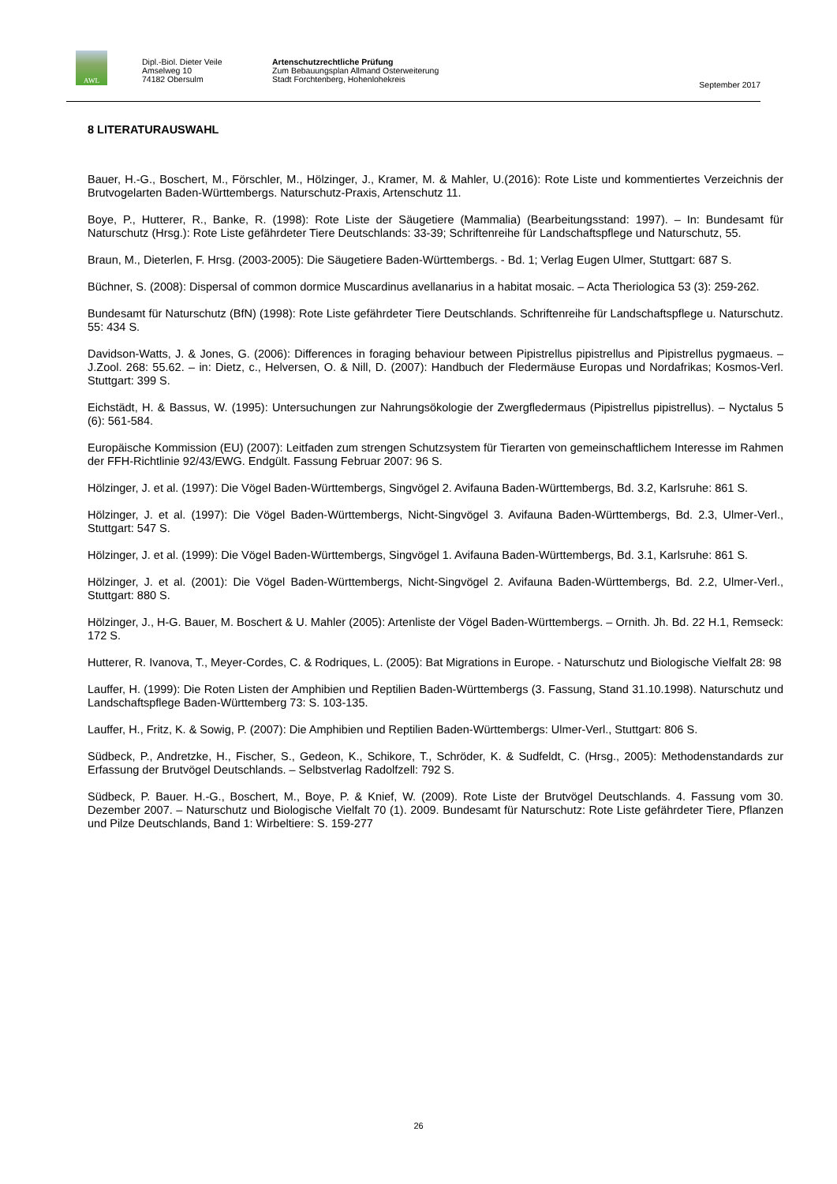AWL
Dipl.-Biol. Dieter Veile
Amselweg 10
74182 Obersulm
Artenschutzrechtliche Prüfung
Zum Bebauungsplan Allmand Osterweiterung
Stadt Forchtenberg, Hohenlohekreis
September 2017
8 LITERATURAUSWAHL
Bauer, H.-G., Boschert, M., Förschler, M., Hölzinger, J., Kramer, M. & Mahler, U.(2016): Rote Liste und kommentiertes Verzeichnis der Brutvogelarten Baden-Württembergs. Naturschutz-Praxis, Artenschutz 11.
Boye, P., Hutterer, R., Banke, R. (1998): Rote Liste der Säugetiere (Mammalia) (Bearbeitungsstand: 1997). – In: Bundesamt für Naturschutz (Hrsg.): Rote Liste gefährdeter Tiere Deutschlands: 33-39; Schriftenreihe für Landschaftspflege und Naturschutz, 55.
Braun, M., Dieterlen, F. Hrsg. (2003-2005): Die Säugetiere Baden-Württembergs. - Bd. 1; Verlag Eugen Ulmer, Stuttgart: 687 S.
Büchner, S. (2008): Dispersal of common dormice Muscardinus avellanarius in a habitat mosaic. – Acta Theriologica 53 (3): 259-262.
Bundesamt für Naturschutz (BfN) (1998): Rote Liste gefährdeter Tiere Deutschlands. Schriftenreihe für Landschaftspflege u. Naturschutz. 55: 434 S.
Davidson-Watts, J. & Jones, G. (2006): Differences in foraging behaviour between Pipistrellus pipistrellus and Pipistrellus pygmaeus. – J.Zool. 268: 55.62. – in: Dietz, c., Helversen, O. & Nill, D. (2007): Handbuch der Fledermäuse Europas und Nordafrikas; Kosmos-Verl. Stuttgart: 399 S.
Eichstädt, H. & Bassus, W. (1995): Untersuchungen zur Nahrungsökologie der Zwergfledermaus (Pipistrellus pipistrellus). – Nyctalus 5 (6): 561-584.
Europäische Kommission (EU) (2007): Leitfaden zum strengen Schutzsystem für Tierarten von gemeinschaftlichem Interesse im Rahmen der FFH-Richtlinie 92/43/EWG. Endgült. Fassung Februar 2007: 96 S.
Hölzinger, J. et al. (1997): Die Vögel Baden-Württembergs, Singvögel 2. Avifauna Baden-Württembergs, Bd. 3.2, Karlsruhe: 861 S.
Hölzinger, J. et al. (1997): Die Vögel Baden-Württembergs, Nicht-Singvögel 3. Avifauna Baden-Württembergs, Bd. 2.3, Ulmer-Verl., Stuttgart: 547 S.
Hölzinger, J. et al. (1999): Die Vögel Baden-Württembergs, Singvögel 1. Avifauna Baden-Württembergs, Bd. 3.1, Karlsruhe: 861 S.
Hölzinger, J. et al. (2001): Die Vögel Baden-Württembergs, Nicht-Singvögel 2. Avifauna Baden-Württembergs, Bd. 2.2, Ulmer-Verl., Stuttgart: 880 S.
Hölzinger, J., H-G. Bauer, M. Boschert & U. Mahler (2005): Artenliste der Vögel Baden-Württembergs. – Ornith. Jh. Bd. 22 H.1, Remseck: 172 S.
Hutterer, R. Ivanova, T., Meyer-Cordes, C. & Rodriques, L. (2005): Bat Migrations in Europe. - Naturschutz und Biologische Vielfalt 28: 98
Lauffer, H. (1999): Die Roten Listen der Amphibien und Reptilien Baden-Württembergs (3. Fassung, Stand 31.10.1998). Naturschutz und Landschaftspflege Baden-Württemberg 73: S. 103-135.
Lauffer, H., Fritz, K. & Sowig, P. (2007): Die Amphibien und Reptilien Baden-Württembergs: Ulmer-Verl., Stuttgart: 806 S.
Südbeck, P., Andretzke, H., Fischer, S., Gedeon, K., Schikore, T., Schröder, K. & Sudfeldt, C. (Hrsg., 2005): Methodenstandards zur Erfassung der Brutvögel Deutschlands. – Selbstverlag Radolfzell: 792 S.
Südbeck, P. Bauer. H.-G., Boschert, M., Boye, P. & Knief, W. (2009). Rote Liste der Brutvögel Deutschlands. 4. Fassung vom 30. Dezember 2007. – Naturschutz und Biologische Vielfalt 70 (1). 2009. Bundesamt für Naturschutz: Rote Liste gefährdeter Tiere, Pflanzen und Pilze Deutschlands, Band 1: Wirbeltiere: S. 159-277
26